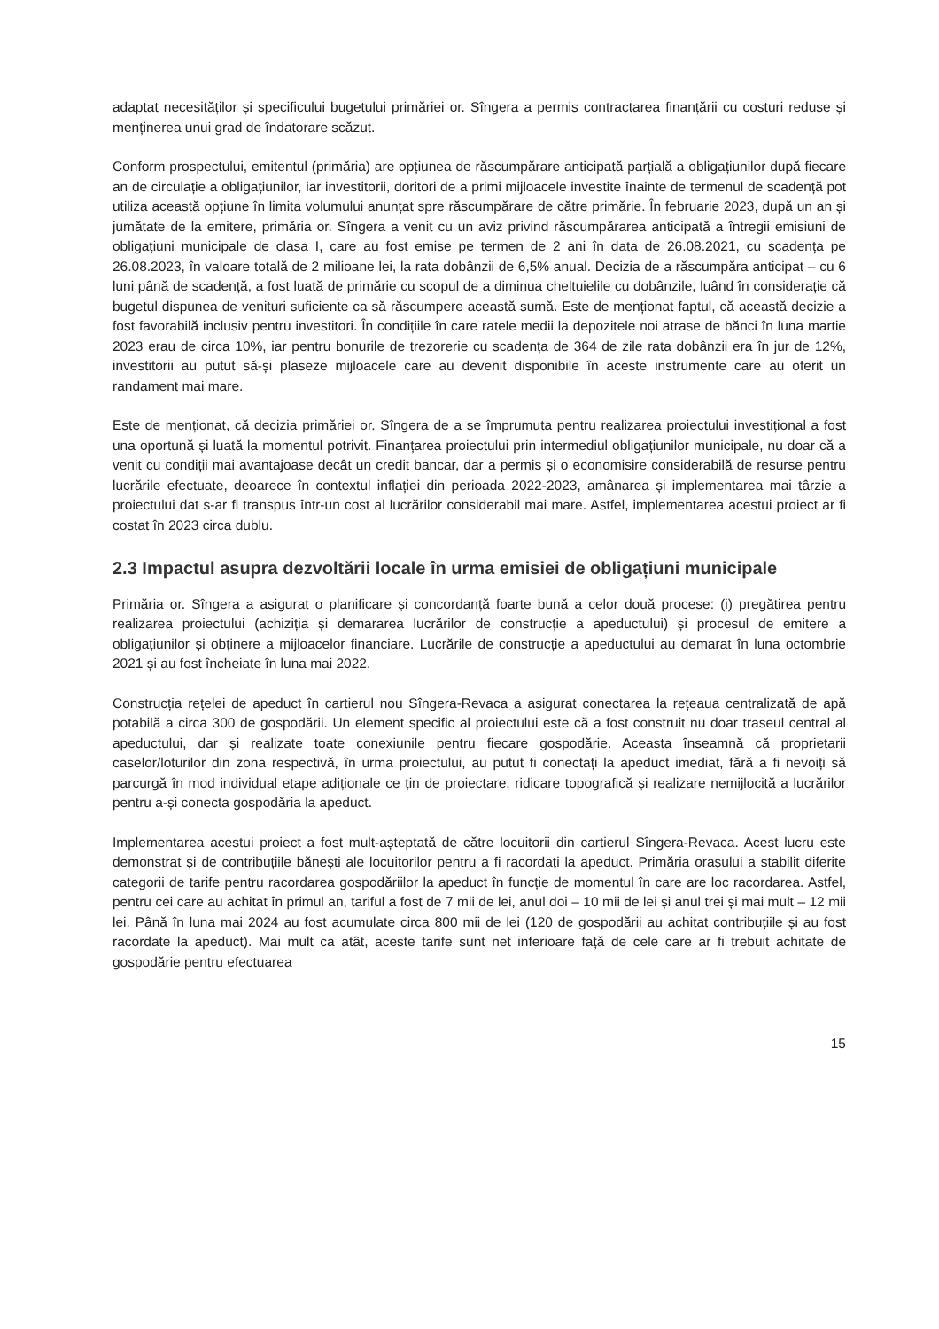adaptat necesităților și specificului bugetului primăriei or. Sîngera a permis contractarea finanțării cu costuri reduse și menținerea unui grad de îndatorare scăzut.
Conform prospectului, emitentul (primăria) are opțiunea de răscumpărare anticipată parțială a obligațiunilor după fiecare an de circulație a obligațiunilor, iar investitorii, doritori de a primi mijloacele investite înainte de termenul de scadență pot utiliza această opțiune în limita volumului anunțat spre răscumpărare de către primărie. În februarie 2023, după un an și jumătate de la emitere, primăria or. Sîngera a venit cu un aviz privind răscumpărarea anticipată a întregii emisiuni de obligațiuni municipale de clasa I, care au fost emise pe termen de 2 ani în data de 26.08.2021, cu scadența pe 26.08.2023, în valoare totală de 2 milioane lei, la rata dobânzii de 6,5% anual. Decizia de a răscumpăra anticipat – cu 6 luni până de scadență, a fost luată de primărie cu scopul de a diminua cheltuielile cu dobânzile, luând în considerație că bugetul dispunea de venituri suficiente ca să răscumpere această sumă. Este de menționat faptul, că această decizie a fost favorabilă inclusiv pentru investitori. În condițiile în care ratele medii la depozitele noi atrase de bănci în luna martie 2023 erau de circa 10%, iar pentru bonurile de trezorerie cu scadența de 364 de zile rata dobânzii era în jur de 12%, investitorii au putut să-și plaseze mijloacele care au devenit disponibile în aceste instrumente care au oferit un randament mai mare.
Este de menționat, că decizia primăriei or. Sîngera de a se împrumuta pentru realizarea proiectului investițional a fost una oportună și luată la momentul potrivit. Finanțarea proiectului prin intermediul obligațiunilor municipale, nu doar că a venit cu condiții mai avantajoase decât un credit bancar, dar a permis și o economisire considerabilă de resurse pentru lucrările efectuate, deoarece în contextul inflației din perioada 2022-2023, amânarea și implementarea mai târzie a proiectului dat s-ar fi transpus într-un cost al lucrărilor considerabil mai mare. Astfel, implementarea acestui proiect ar fi costat în 2023 circa dublu.
2.3 Impactul asupra dezvoltării locale în urma emisiei de obligațiuni municipale
Primăria or. Sîngera a asigurat o planificare și concordanță foarte bună a celor două procese: (i) pregătirea pentru realizarea proiectului (achiziția și demararea lucrărilor de construcție a apeductului) și procesul de emitere a obligațiunilor și obținere a mijloacelor financiare. Lucrările de construcție a apeductului au demarat în luna octombrie 2021 și au fost încheiate în luna mai 2022.
Construcția rețelei de apeduct în cartierul nou Sîngera-Revaca a asigurat conectarea la rețeaua centralizată de apă potabilă a circa 300 de gospodării. Un element specific al proiectului este că a fost construit nu doar traseul central al apeductului, dar și realizate toate conexiunile pentru fiecare gospodărie. Aceasta înseamnă că proprietarii caselor/loturilor din zona respectivă, în urma proiectului, au putut fi conectați la apeduct imediat, fără a fi nevoiți să parcurgă în mod individual etape adiționale ce țin de proiectare, ridicare topografică și realizare nemijlocită a lucrărilor pentru a-și conecta gospodăria la apeduct.
Implementarea acestui proiect a fost mult-așteptată de către locuitorii din cartierul Sîngera-Revaca. Acest lucru este demonstrat și de contribuțiile bănești ale locuitorilor pentru a fi racordați la apeduct. Primăria orașului a stabilit diferite categorii de tarife pentru racordarea gospodăriilor la apeduct în funcție de momentul în care are loc racordarea. Astfel, pentru cei care au achitat în primul an, tariful a fost de 7 mii de lei, anul doi – 10 mii de lei și anul trei și mai mult – 12 mii lei. Până în luna mai 2024 au fost acumulate circa 800 mii de lei (120 de gospodării au achitat contribuțiile și au fost racordate la apeduct). Mai mult ca atât, aceste tarife sunt net inferioare față de cele care ar fi trebuit achitate de gospodărie pentru efectuarea
15